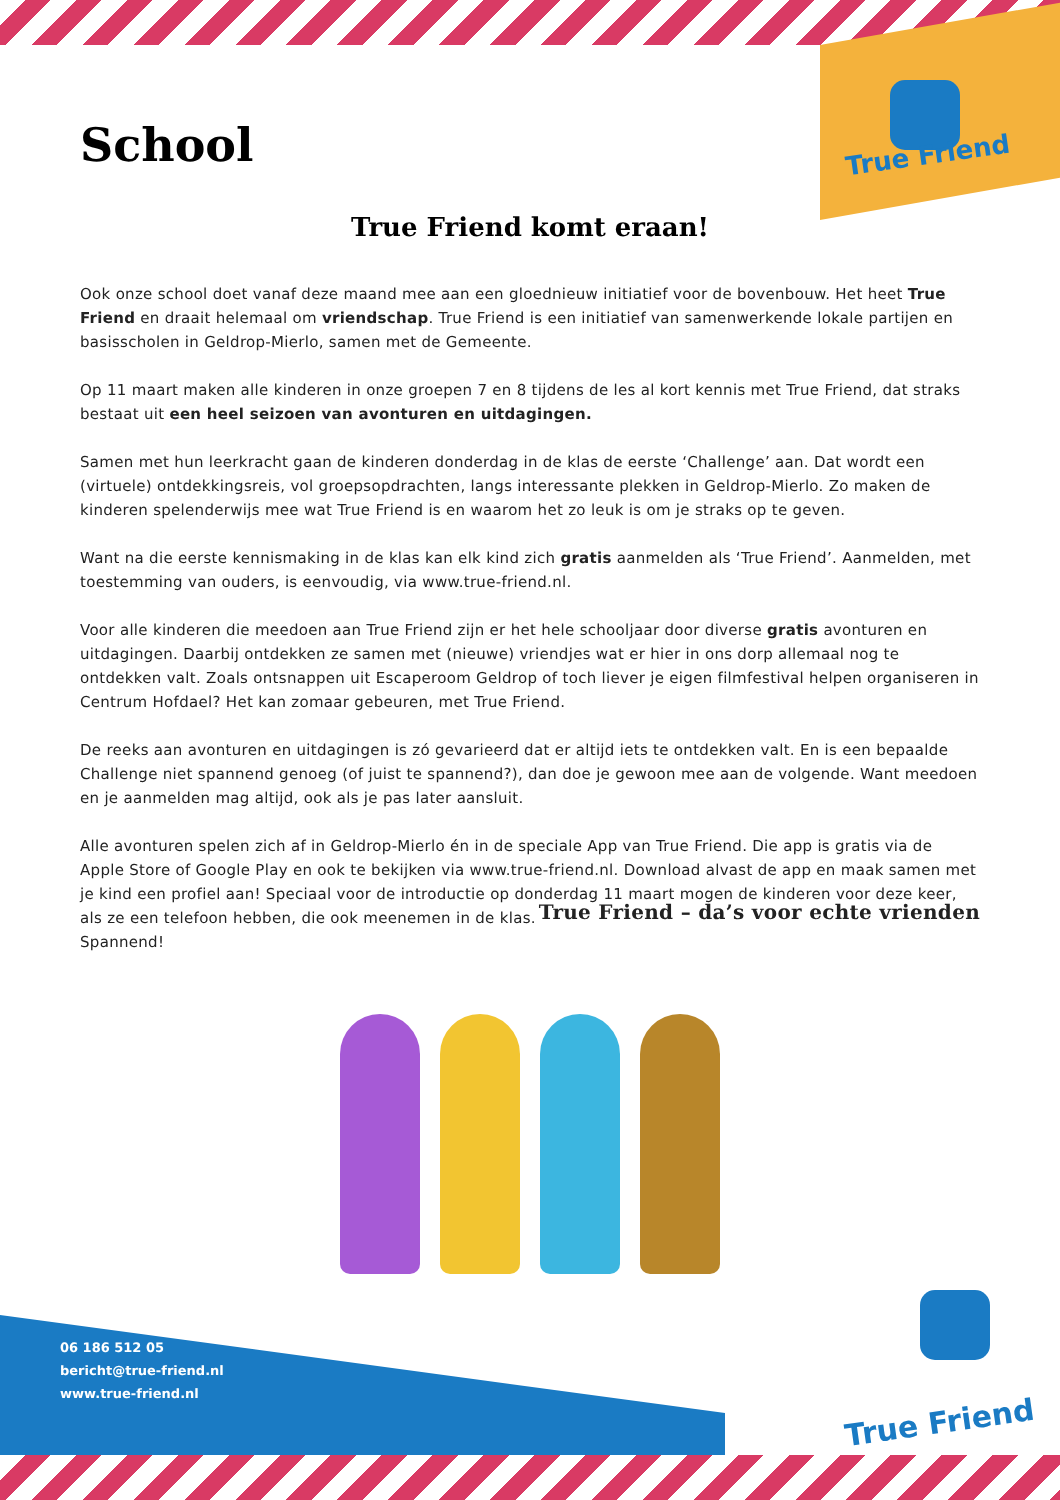True Friend
School
True Friend komt eraan!
Ook onze school doet vanaf deze maand mee aan een gloednieuw initiatief voor de bovenbouw. Het heet True Friend en draait helemaal om vriendschap. True Friend is een initiatief van samenwerkende lokale partijen en basisscholen in Geldrop-Mierlo, samen met de Gemeente.
Op 11 maart maken alle kinderen in onze groepen 7 en 8 tijdens de les al kort kennis met True Friend, dat straks bestaat uit een heel seizoen van avonturen en uitdagingen.
Samen met hun leerkracht gaan de kinderen donderdag in de klas de eerste ‘Challenge’ aan. Dat wordt een (virtuele) ontdekkingsreis, vol groepsopdrachten, langs interessante plekken in Geldrop-Mierlo. Zo maken de kinderen spelenderwijs mee wat True Friend is en waarom het zo leuk is om je straks op te geven.
Want na die eerste kennismaking in de klas kan elk kind zich gratis aanmelden als ‘True Friend’. Aanmelden, met toestemming van ouders, is eenvoudig, via www.true-friend.nl.
Voor alle kinderen die meedoen aan True Friend zijn er het hele schooljaar door diverse gratis avonturen en uitdagingen. Daarbij ontdekken ze samen met (nieuwe) vriendjes wat er hier in ons dorp allemaal nog te ontdekken valt. Zoals ontsnappen uit Escaperoom Geldrop of toch liever je eigen filmfestival helpen organiseren in Centrum Hofdael? Het kan zomaar gebeuren, met True Friend.
De reeks aan avonturen en uitdagingen is zó gevarieerd dat er altijd iets te ontdekken valt. En is een bepaalde Challenge niet spannend genoeg (of juist te spannend?), dan doe je gewoon mee aan de volgende. Want meedoen en je aanmelden mag altijd, ook als je pas later aansluit.
Alle avonturen spelen zich af in Geldrop-Mierlo én in de speciale App van True Friend. Die app is gratis via de Apple Store of Google Play en ook te bekijken via www.true-friend.nl. Download alvast de app en maak samen met je kind een profiel aan! Speciaal voor de introductie op donderdag 11 maart mogen de kinderen voor deze keer, als ze een telefoon hebben, die ook meenemen in de klas.
Spannend! True Friend – da’s voor echte vrienden
06 186 512 05
bericht@true-friend.nl
www.true-friend.nl
True Friend